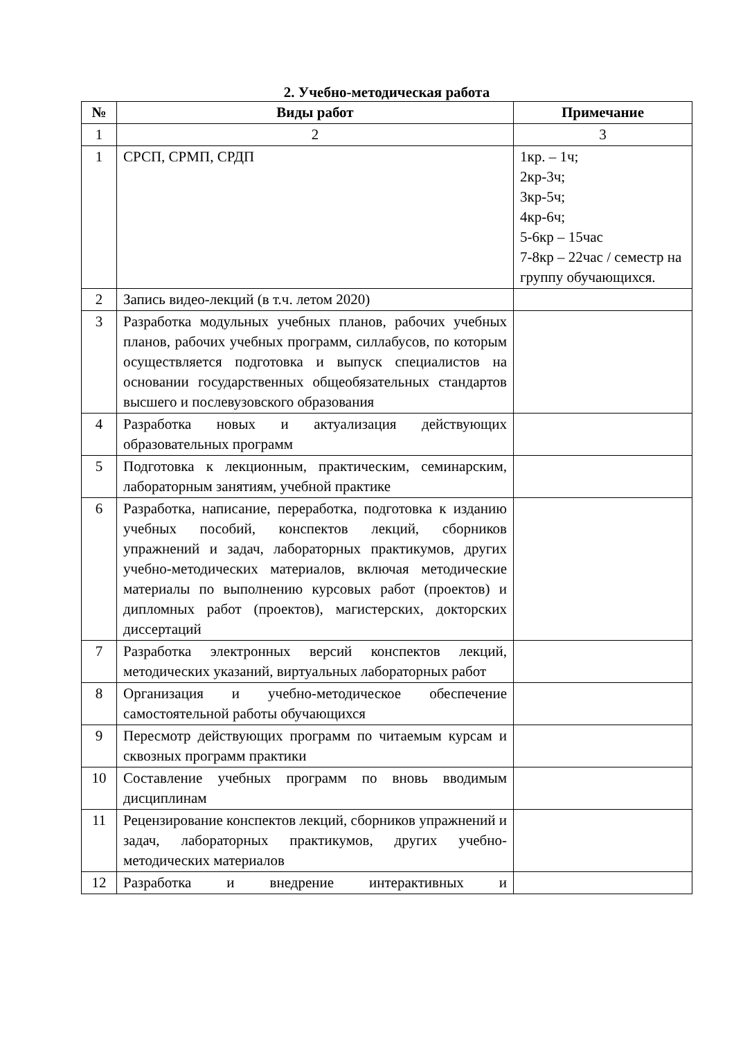2. Учебно-методическая работа
| № | Виды работ | Примечание |
| --- | --- | --- |
| 1 | 2 | 3 |
| 1 | СРСП, СРМП, СРДП | 1кр. – 1ч; 2кр-3ч; 3кр-5ч; 4кр-6ч; 5-6кр – 15час 7-8кр – 22час / семестр на группу обучающихся. |
| 2 | Запись видео-лекций (в т.ч. летом 2020) | |
| 3 | Разработка модульных учебных планов, рабочих учебных планов, рабочих учебных программ, силлабусов, по которым осуществляется подготовка и выпуск специалистов на основании государственных общеобязательных стандартов высшего и послевузовского образования | |
| 4 | Разработка новых и актуализация действующих образовательных программ | |
| 5 | Подготовка к лекционным, практическим, семинарским, лабораторным занятиям, учебной практике | |
| 6 | Разработка, написание, переработка, подготовка к изданию учебных пособий, конспектов лекций, сборников упражнений и задач, лабораторных практикумов, других учебно-методических материалов, включая методические материалы по выполнению курсовых работ (проектов) и дипломных работ (проектов), магистерских, докторских диссертаций | |
| 7 | Разработка электронных версий конспектов лекций, методических указаний, виртуальных лабораторных работ | |
| 8 | Организация и учебно-методическое обеспечение самостоятельной работы обучающихся | |
| 9 | Пересмотр действующих программ по читаемым курсам и сквозных программ практики | |
| 10 | Составление учебных программ по вновь вводимым дисциплинам | |
| 11 | Рецензирование конспектов лекций, сборников упражнений и задач, лабораторных практикумов, других учебно-методических материалов | |
| 12 | Разработка и внедрение интерактивных и | |